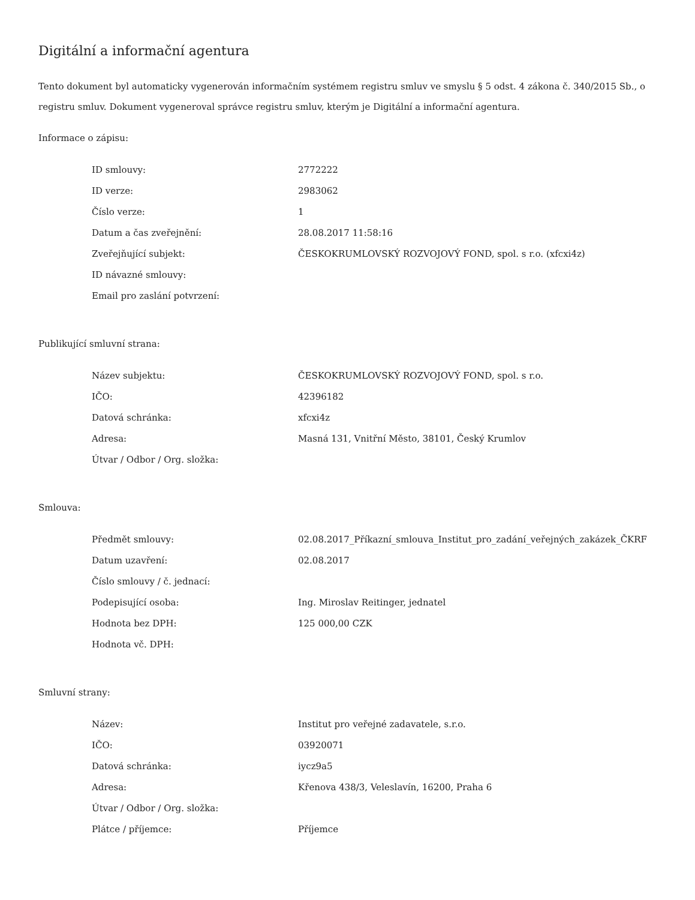Digitální a informační agentura
Tento dokument byl automaticky vygenerován informačním systémem registru smluv ve smyslu § 5 odst. 4 zákona č. 340/2015 Sb., o registru smluv. Dokument vygeneroval správce registru smluv, kterým je Digitální a informační agentura.
Informace o zápisu:
| ID smlouvy: | 2772222 |
| ID verze: | 2983062 |
| Číslo verze: | 1 |
| Datum a čas zveřejnění: | 28.08.2017 11:58:16 |
| Zveřejňující subjekt: | ČESKOKRUMLOVSKÝ ROZVOJOVÝ FOND, spol. s r.o. (xfcxi4z) |
| ID návazné smlouvy: | |
| Email pro zaslání potvrzení: | |
Publikující smluvní strana:
| Název subjektu: | ČESKOKRUMLOVSKÝ ROZVOJOVÝ FOND, spol. s r.o. |
| IČO: | 42396182 |
| Datová schránka: | xfcxi4z |
| Adresa: | Masná 131, Vnitřní Město, 38101, Český Krumlov |
| Útvar / Odbor / Org. složka: | |
Smlouva:
| Předmět smlouvy: | 02.08.2017_Příkazní_smlouva_Institut_pro_zadání_veřejných_zakázek_ČKRF |
| Datum uzavření: | 02.08.2017 |
| Číslo smlouvy / č. jednací: | |
| Podepisující osoba: | Ing. Miroslav Reitinger, jednatel |
| Hodnota bez DPH: | 125 000,00 CZK |
| Hodnota vč. DPH: | |
Smluvní strany:
| Název: | Institut pro veřejné zadavatele, s.r.o. |
| IČO: | 03920071 |
| Datová schránka: | iycz9a5 |
| Adresa: | Křenova 438/3, Veleslavín, 16200, Praha 6 |
| Útvar / Odbor / Org. složka: | |
| Plátce / příjemce: | Příjemce |